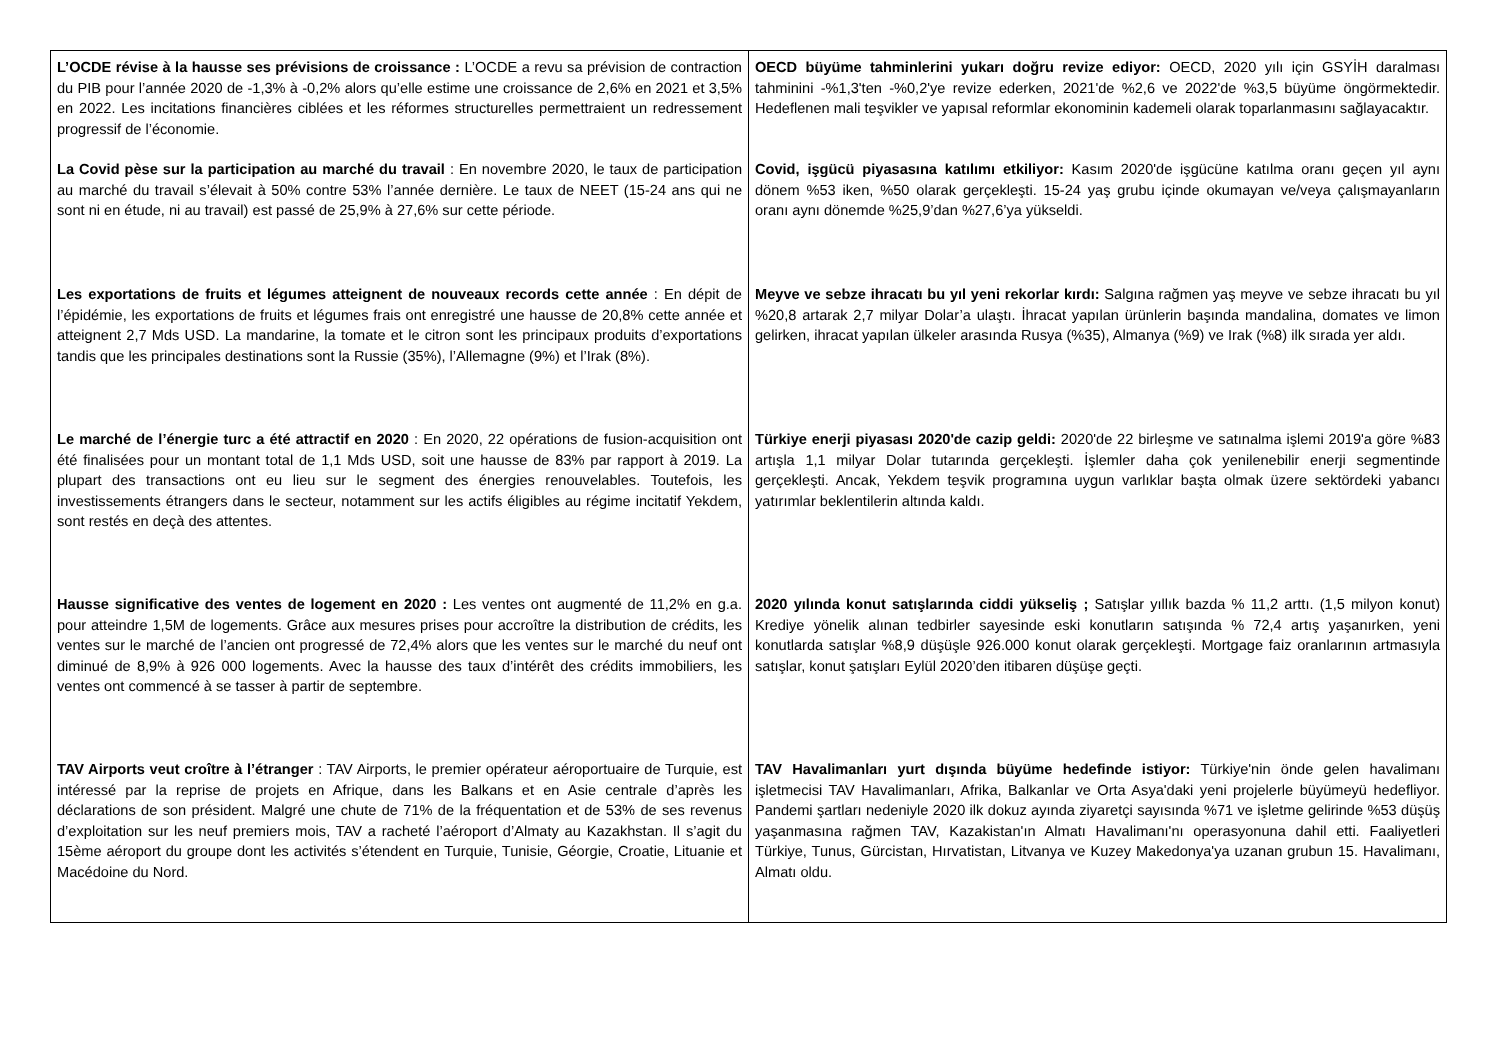| L’OCDE révise à la hausse ses prévisions de croissance : L’OCDE a revu sa prévision de contraction du PIB pour l’année 2020 de -1,3% à -0,2% alors qu’elle estime une croissance de 2,6% en 2021 et 3,5% en 2022. Les incitations financières ciblées et les réformes structurelles permettraient un redressement progressif de l’économie. La Covid pèse sur la participation au marché du travail : En novembre 2020, le taux de participation au marché du travail s’élevait à 50% contre 53% l’année dernière. Le taux de NEET (15-24 ans qui ne sont ni en étude, ni au travail) est passé de 25,9% à 27,6% sur cette période. Les exportations de fruits et légumes atteignent de nouveaux records cette année : En dépit de l’épidémie, les exportations de fruits et légumes frais ont enregistré une hausse de 20,8% cette année et atteignent 2,7 Mds USD. La mandarine, la tomate et le citron sont les principaux produits d’exportations tandis que les principales destinations sont la Russie (35%), l’Allemagne (9%) et l’Irak (8%). Le marché de l’énergie turc a été attractif en 2020 : En 2020, 22 opérations de fusion-acquisition ont été finalisées pour un montant total de 1,1 Mds USD, soit une hausse de 83% par rapport à 2019. La plupart des transactions ont eu lieu sur le segment des énergies renouvelables. Toutefois, les investissements étrangers dans le secteur, notamment sur les actifs éligibles au régime incitatif Yekdem, sont restés en deçà des attentes. Hausse significative des ventes de logement en 2020 : Les ventes ont augmenté de 11,2% en g.a. pour atteindre 1,5M de logements. Grâce aux mesures prises pour accroître la distribution de crédits, les ventes sur le marché de l’ancien ont progressé de 72,4% alors que les ventes sur le marché du neuf ont diminué de 8,9% à 926 000 logements. Avec la hausse des taux d’intérêt des crédits immobiliers, les ventes ont commencé à se tasser à partir de septembre. TAV Airports veut croître à l’étranger : TAV Airports, le premier opérateur aéroportuaire de Turquie, est intéressé par la reprise de projets en Afrique, dans les Balkans et en Asie centrale d’après les déclarations de son président. Malgré une chute de 71% de la fréquentation et de 53% de ses revenus d’exploitation sur les neuf premiers mois, TAV a racheté l’aéroport d’Almaty au Kazakhstan. Il s’agit du 15ème aéroport du groupe dont les activités s’étendent en Turquie, Tunisie, Géorgie, Croatie, Lituanie et Macédoine du Nord. | OECD büyüme tahminlerini yukarı doğru revize ediyor: OECD, 2020 yılı için GSYİH daralması tahminini -%1,3'ten -%0,2'ye revize ederken, 2021'de %2,6 ve 2022'de %3,5 büyüme öngörmektedir. Hedeflenen mali teşvikler ve yapısal reformlar ekonominin kademeli olarak toparlanmasını sağlayacaktır. Covid, işgücü piyasasına katılımı etkiliyor: Kasım 2020'de işgücüne katılma oranı geçen yıl aynı dönem %53 iken, %50 olarak gerçekleşti. 15-24 yaş grubu içinde okumayan ve/veya çalışmayanların oranı aynı dönemde %25,9’dan %27,6’ya yükseldi. Meyve ve sebze ihracatı bu yıl yeni rekorlar kırdı: Salgına rağmen yaş meyve ve sebze ihracatı bu yıl %20,8 artarak 2,7 milyar Dolar’a ulaştı. İhracat yapılan ürünlerin başında mandalina, domates ve limon gelirken, ihracat yapılan ülkeler arasında Rusya (%35), Almanya (%9) ve Irak (%8) ilk sırada yer aldı. Türkiye enerji piyasası 2020'de cazip geldi: 2020'de 22 birleşme ve satınalma işlemi 2019'a göre %83 artışla 1,1 milyar Dolar tutarında gerçekleşti. İşlemler daha çok yenilenebilir enerji segmentinde gerçekleşti. Ancak, Yekdem teşvik programına uygun varlıklar başta olmak üzere sektördeki yabancı yatırımlar beklentilerin altında kaldı. 2020 yılında konut satışlarında ciddi yükseliş ; Satışlar yıllık bazda % 11,2 arttı. (1,5 milyon konut) Krediye yönelik alınan tedbirler sayesinde eski konutların satışında % 72,4 artış yaşanırken, yeni konutlarda satışlar %8,9 düşüşle 926.000 konut olarak gerçekleşti. Mortgage faiz oranlarının artmasıyla satışlar, konut şatışları Eylül 2020’den itibaren düşüşe geçti. TAV Havalimanları yurt dışında büyüme hedefinde istiyor: Türkiye'nin önde gelen havalimanı işletmecisi TAV Havalimanları, Afrika, Balkanlar ve Orta Asya'daki yeni projelerle büyümeyü hedefliyor. Pandemi şartları nedeniyle 2020 ilk dokuz ayında ziyaretçi sayısında %71 ve işletme gelirinde %53 düşüş yaşanmasına rağmen TAV, Kazakistan'ın Almatı Havalimanı'nı operasyonuna dahil etti. Faaliyetleri Türkiye, Tunus, Gürcistan, Hırvatistan, Litvanya ve Kuzey Makedonya'ya uzanan grubun 15. Havalimanı, Almatı oldu. |